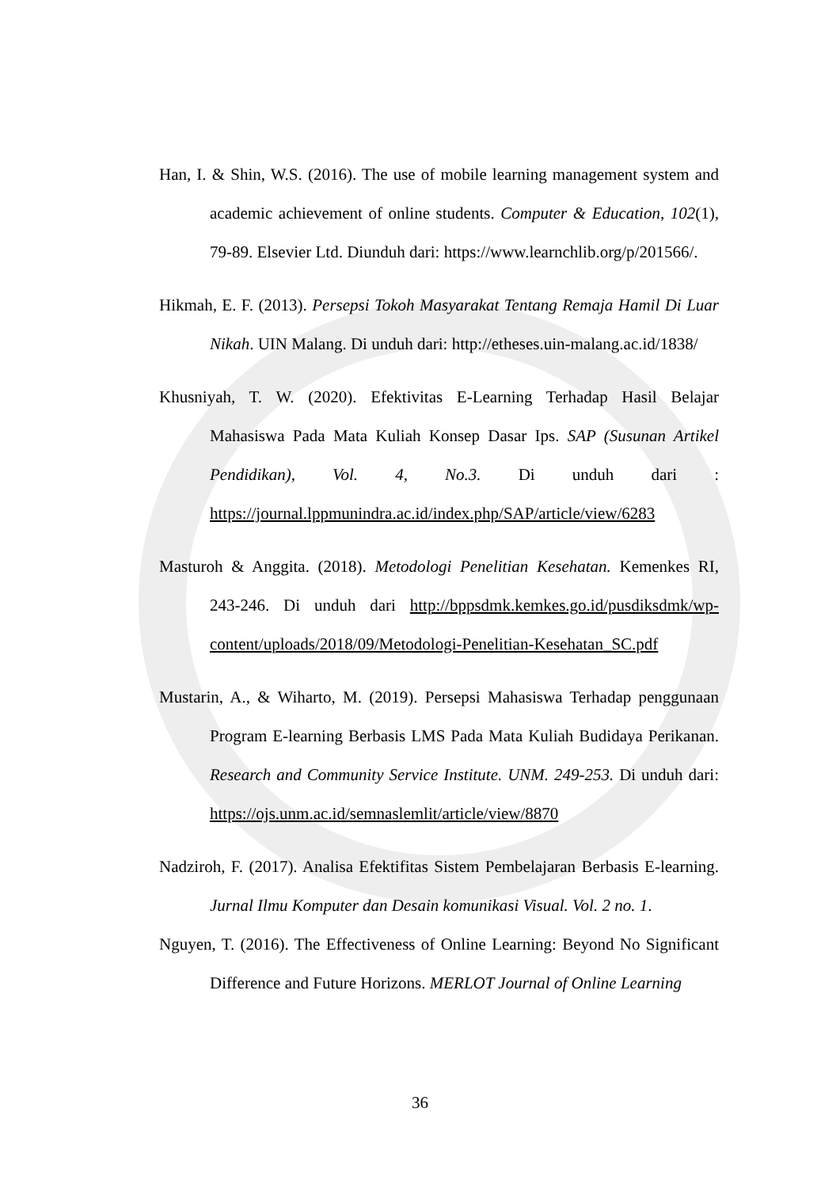Han, I. & Shin, W.S. (2016). The use of mobile learning management system and academic achievement of online students. Computer & Education, 102(1), 79-89. Elsevier Ltd. Diunduh dari: https://www.learnchlib.org/p/201566/.
Hikmah, E. F. (2013). Persepsi Tokoh Masyarakat Tentang Remaja Hamil Di Luar Nikah. UIN Malang. Di unduh dari: http://etheses.uin-malang.ac.id/1838/
Khusniyah, T. W. (2020). Efektivitas E-Learning Terhadap Hasil Belajar Mahasiswa Pada Mata Kuliah Konsep Dasar Ips. SAP (Susunan Artikel Pendidikan), Vol. 4, No.3. Di unduh dari : https://journal.lppmunindra.ac.id/index.php/SAP/article/view/6283
Masturoh & Anggita. (2018). Metodologi Penelitian Kesehatan. Kemenkes RI, 243-246. Di unduh dari http://bppsdmk.kemkes.go.id/pusdiksdmk/wp-content/uploads/2018/09/Metodologi-Penelitian-Kesehatan_SC.pdf
Mustarin, A., & Wiharto, M. (2019). Persepsi Mahasiswa Terhadap penggunaan Program E-learning Berbasis LMS Pada Mata Kuliah Budidaya Perikanan. Research and Community Service Institute. UNM. 249-253. Di unduh dari: https://ojs.unm.ac.id/semnaslemlit/article/view/8870
Nadziroh, F. (2017). Analisa Efektifitas Sistem Pembelajaran Berbasis E-learning. Jurnal Ilmu Komputer dan Desain komunikasi Visual. Vol. 2 no. 1.
Nguyen, T. (2016). The Effectiveness of Online Learning: Beyond No Significant Difference and Future Horizons. MERLOT Journal of Online Learning
36